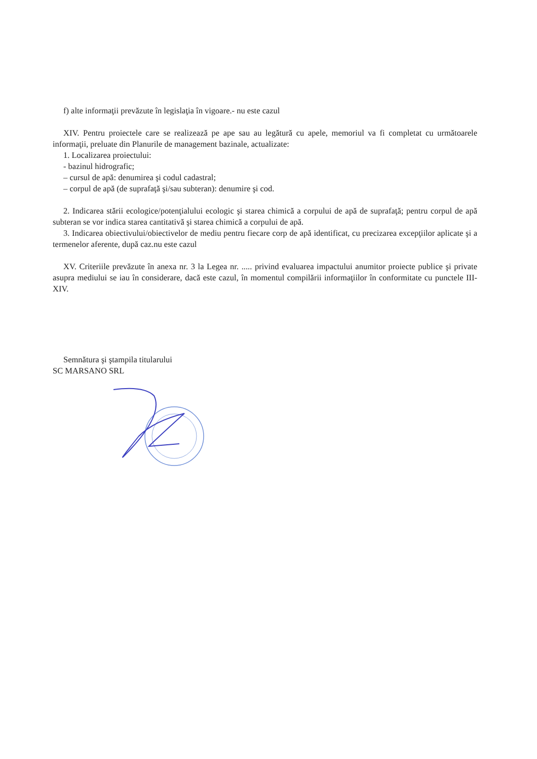f) alte informaţii prevăzute în legislaţia în vigoare.- nu este cazul
XIV. Pentru proiectele care se realizează pe ape sau au legătură cu apele, memoriul va fi completat cu următoarele informaţii, preluate din Planurile de management bazinale, actualizate:
1. Localizarea proiectului:
- bazinul hidrografic;
– cursul de apă: denumirea şi codul cadastral;
– corpul de apă (de suprafaţă şi/sau subteran): denumire şi cod.
2. Indicarea stării ecologice/potenţialului ecologic şi starea chimică a corpului de apă de suprafaţă; pentru corpul de apă subteran se vor indica starea cantitativă şi starea chimică a corpului de apă.
3. Indicarea obiectivului/obiectivelor de mediu pentru fiecare corp de apă identificat, cu precizarea excepţiilor aplicate şi a termenelor aferente, după caz.nu este cazul
XV. Criteriile prevăzute în anexa nr. 3 la Legea nr. ..... privind evaluarea impactului anumitor proiecte publice şi private asupra mediului se iau în considerare, dacă este cazul, în momentul compilării informaţiilor în conformitate cu punctele III-XIV.
Semnătura şi ştampila titularului
SC MARSANO SRL